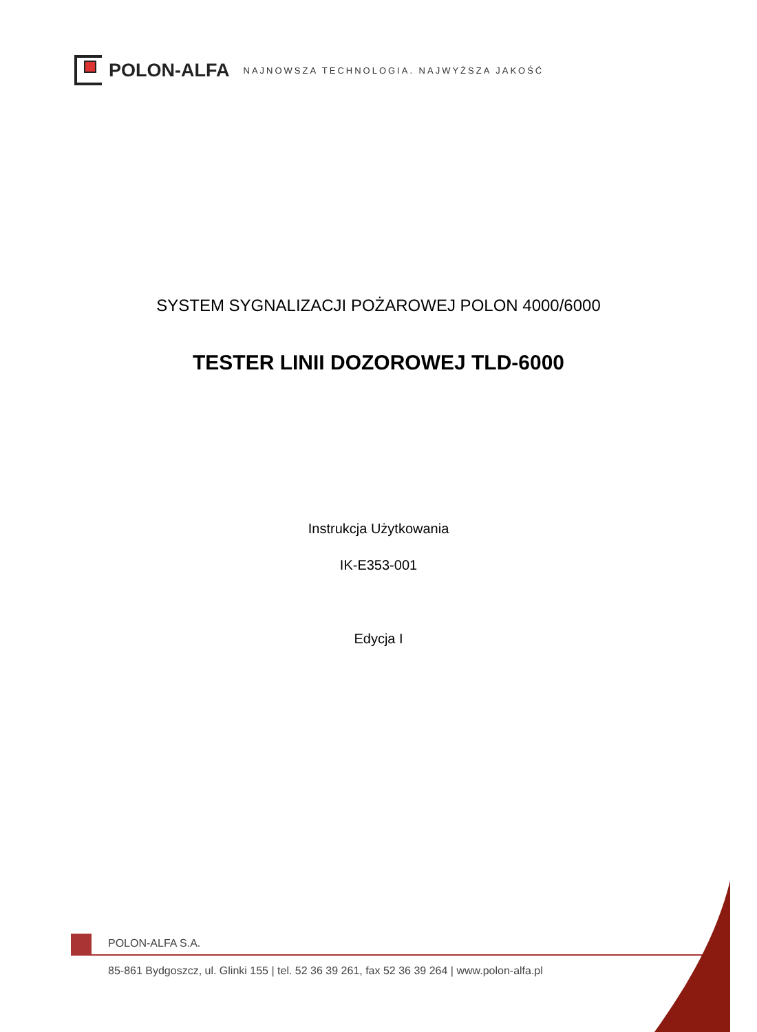POLON-ALFA NAJNOWSZA TECHNOLOGIA. NAJWYŻSZA JAKOŚĆ
SYSTEM SYGNALIZACJI POŻAROWEJ POLON 4000/6000
TESTER LINII DOZOROWEJ TLD-6000
Instrukcja Użytkowania
IK-E353-001
Edycja I
POLON-ALFA S.A.
85-861 Bydgoszcz, ul. Glinki 155 | tel. 52 36 39 261, fax 52 36 39 264 | www.polon-alfa.pl